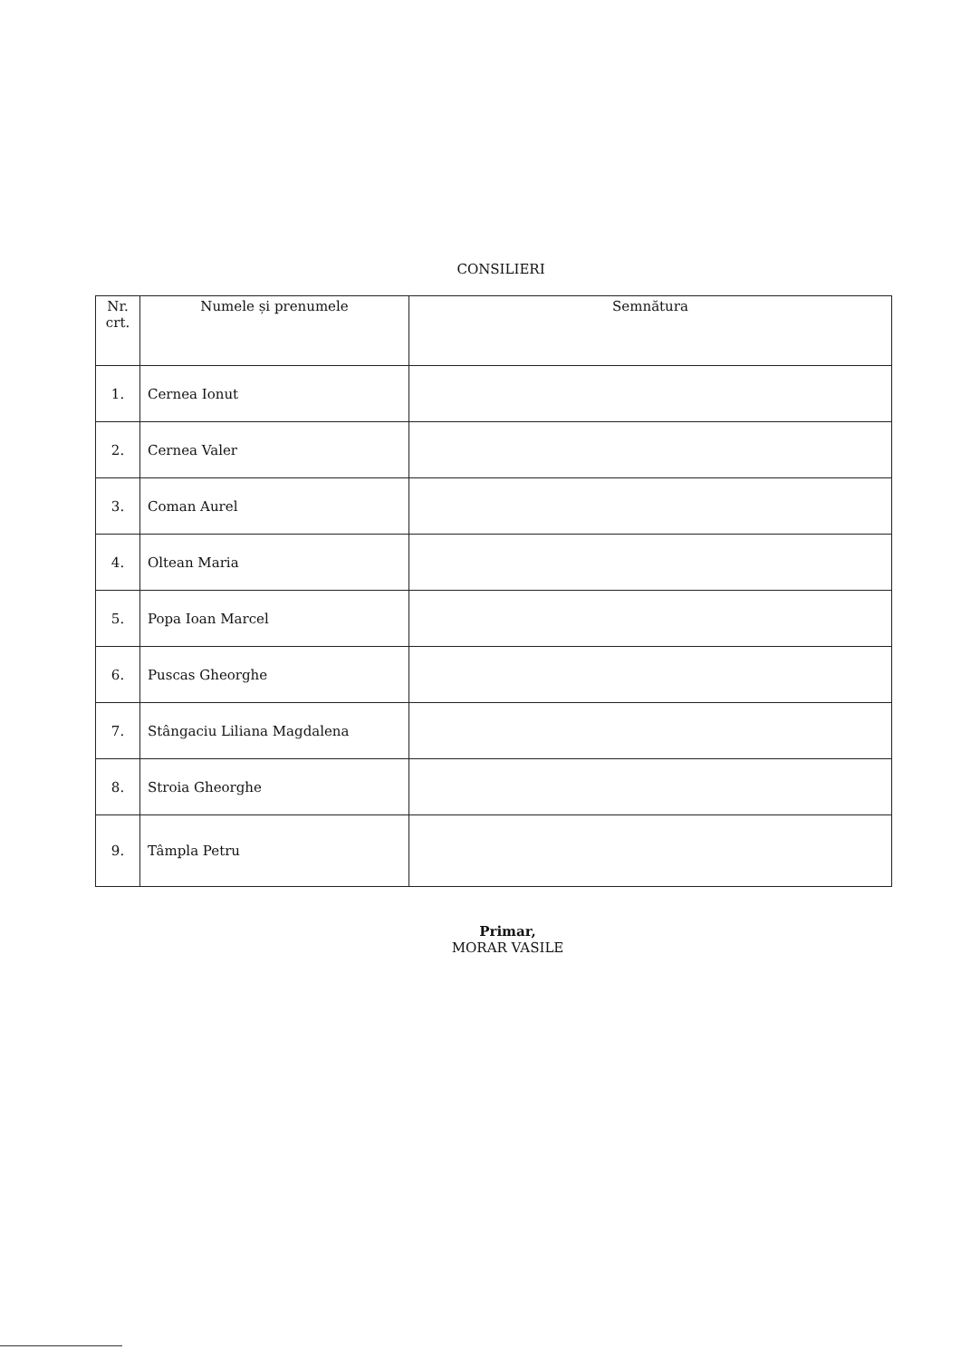CONSILIERI
| Nr. crt. | Numele și prenumele | Semnătura |
| --- | --- | --- |
| 1. | Cernea Ionut | |
| 2. | Cernea Valer | |
| 3. | Coman Aurel | |
| 4. | Oltean Maria | |
| 5. | Popa Ioan Marcel | |
| 6. | Puscas Gheorghe | |
| 7. | Stângaciu Liliana Magdalena | |
| 8. | Stroia Gheorghe | |
| 9. | Tâmpla Petru | |
Primar,
MORAR VASILE